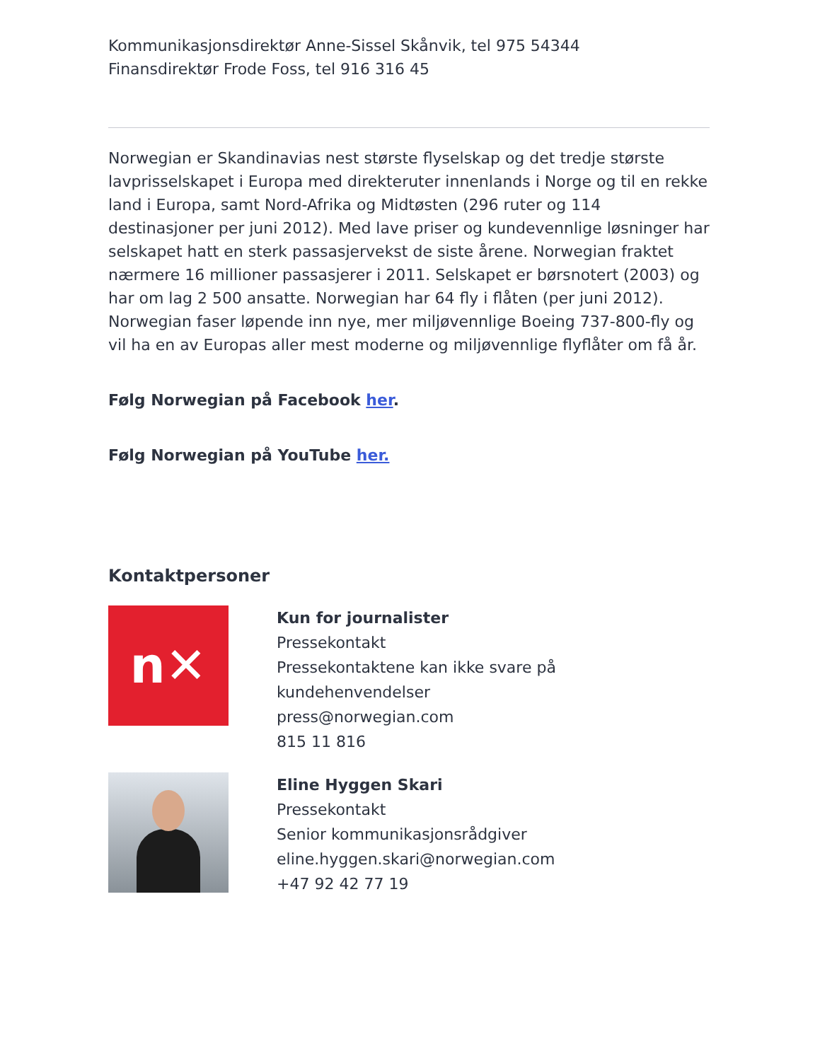Kommunikasjonsdirektør Anne-Sissel Skånvik, tel 975 54344
Finansdirektør Frode Foss, tel 916 316 45
Norwegian er Skandinavias nest største flyselskap og det tredje største lavprisselskapet i Europa med direkteruter innenlands i Norge og til en rekke land i Europa, samt Nord-Afrika og Midtøsten (296 ruter og 114 destinasjoner per juni 2012). Med lave priser og kundevennlige løsninger har selskapet hatt en sterk passasjervekst de siste årene. Norwegian fraktet nærmere 16 millioner passasjerer i 2011. Selskapet er børsnotert (2003) og har om lag 2 500 ansatte. Norwegian har 64 fly i flåten (per juni 2012). Norwegian faser løpende inn nye, mer miljøvennlige Boeing 737-800-fly og vil ha en av Europas aller mest moderne og miljøvennlige flyflåter om få år.
Følg Norwegian på Facebook her.
Følg Norwegian på YouTube her.
Kontaktpersoner
n✕
Kun for journalister
Pressekontakt
Pressekontaktene kan ikke svare på kundehenvendelser
press@norwegian.com
815 11 816
Eline Hyggen Skari
Pressekontakt
Senior kommunikasjonsrådgiver
eline.hyggen.skari@norwegian.com
+47 92 42 77 19